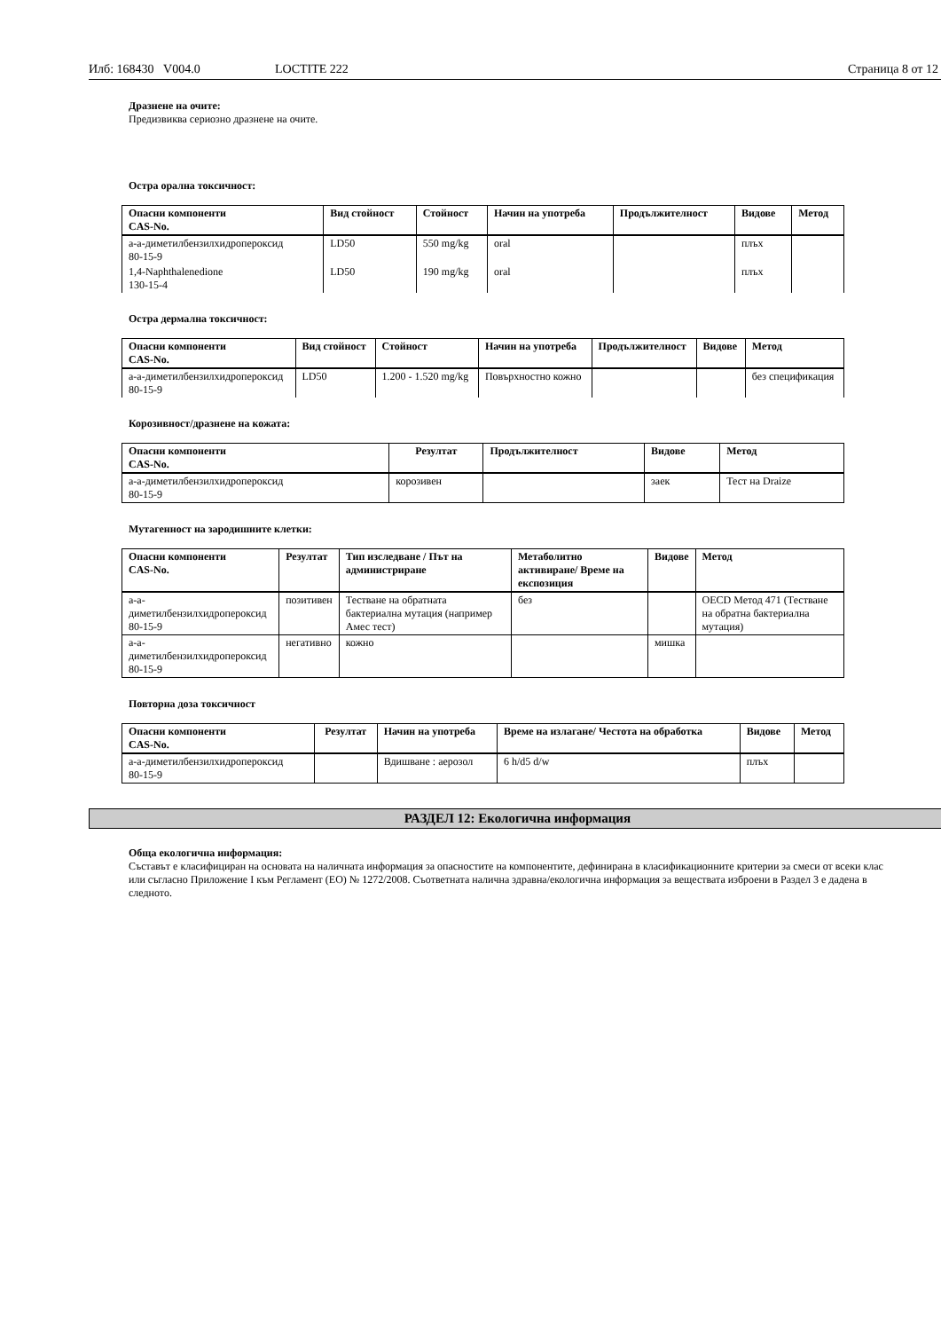Илб: 168430 V004.0 LOCTITE 222 Страница 8 от 12
Дразнене на очите:
Предизвиква сериозно дразнене на очите.
Остра орална токсичност:
| Опасни компоненти CAS-No. | Вид стойност | Стойност | Начин на употреба | Продължителност | Видове | Метод |
| --- | --- | --- | --- | --- | --- | --- |
| a-a-диметилбензилхидропероксид 80-15-9 | LD50 | 550 mg/kg | oral | | плъх | |
| 1,4-Naphthalenedione 130-15-4 | LD50 | 190 mg/kg | oral | | плъх | |
Остра дермална токсичност:
| Опасни компоненти CAS-No. | Вид стойност | Стойност | Начин на употреба | Продължителност | Видове | Метод |
| --- | --- | --- | --- | --- | --- | --- |
| a-a-диметилбензилхидропероксид 80-15-9 | LD50 | 1.200 - 1.520 mg/kg | Повърхностно кожно | | | без спецификация |
Корозивност/дразнене на кожата:
| Опасни компоненти CAS-No. | Резултат | Продължителност | Видове | Метод |
| --- | --- | --- | --- | --- |
| a-a-диметилбензилхидропероксид 80-15-9 | корозивен | | заек | Тест на Draize |
Мутагенност на зародишните клетки:
| Опасни компоненти CAS-No. | Резултат | Тип изследване / Път на администриране | Метаболитно активиране/ Време на експозиция | Видове | Метод |
| --- | --- | --- | --- | --- | --- |
| a-a-диметилбензилхидропероксид 80-15-9 | позитивен | Тестване на обратната бактериална мутация (например Амес тест) | без | | OECD Метод 471 (Тестване на обратна бактериална мутация) |
| a-a-диметилбензилхидропероксид 80-15-9 | негативно | кожно | | мишка | |
Повторна доза токсичност
| Опасни компоненти CAS-No. | Резултат | Начин на употреба | Време на излагане/ Честота на обработка | Видове | Метод |
| --- | --- | --- | --- | --- | --- |
| a-a-диметилбензилхидропероксид 80-15-9 | | Вдишване : аерозол | 6 h/d5 d/w | плъх | |
РАЗДЕЛ 12: Екологична информация
Обща екологична информация:
Съставът е класифициран на основата на наличната информация за опасностите на компонентите, дефинирана в класификационните критерии за смеси от всеки клас или съгласно Приложение I към Регламент (ЕО) № 1272/2008. Съответната налична здравна/екологична информация за веществата изброени в Раздел 3 е дадена в следното.